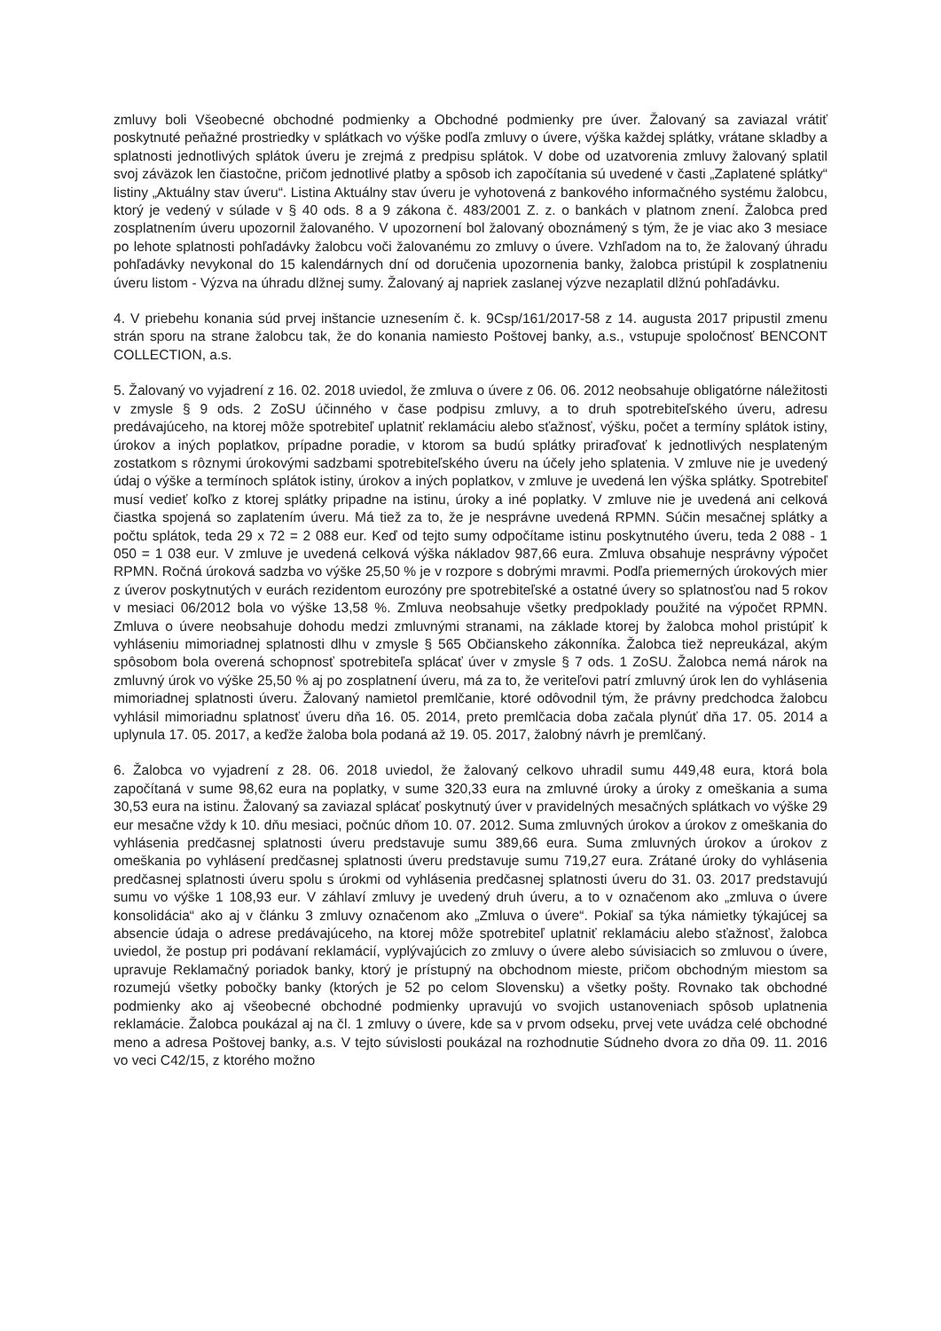zmluvy boli Všeobecné obchodné podmienky a Obchodné podmienky pre úver. Žalovaný sa zaviazal vrátiť poskytnuté peňažné prostriedky v splátkach vo výške podľa zmluvy o úvere, výška každej splátky, vrátane skladby a splatnosti jednotlivých splátok úveru je zrejmá z predpisu splátok. V dobe od uzatvorenia zmluvy žalovaný splatil svoj záväzok len čiastočne, pričom jednotlivé platby a spôsob ich započítania sú uvedené v časti „Zaplatené splátky“ listiny „Aktuálny stav úveru“. Listina Aktuálny stav úveru je vyhotovená z bankového informačného systému žalobcu, ktorý je vedený v súlade v § 40 ods. 8 a 9 zákona č. 483/2001 Z. z. o bankách v platnom znení. Žalobca pred zosplatnením úveru upozornil žalovaného. V upozornení bol žalovaný oboznámený s tým, že je viac ako 3 mesiace po lehote splatnosti pohľadávky žalobcu voči žalovanému zo zmluvy o úvere. Vzhľadom na to, že žalovaný úhradu pohľadávky nevykonal do 15 kalendárnych dní od doručenia upozornenia banky, žalobca pristúpil k zosplatneniu úveru listom - Výzva na úhradu dlžnej sumy. Žalovaný aj napriek zaslanej výzve nezaplatil dlžnú pohľadávku.
4. V priebehu konania súd prvej inštancie uznesením č. k. 9Csp/161/2017-58 z 14. augusta 2017 pripustil zmenu strán sporu na strane žalobcu tak, že do konania namiesto Poštovej banky, a.s., vstupuje spoločnosť BENCONT COLLECTION, a.s.
5. Žalovaný vo vyjadrení z 16. 02. 2018 uviedol, že zmluva o úvere z 06. 06. 2012 neobsahuje obligatórne náležitosti v zmysle § 9 ods. 2 ZoSU účinného v čase podpisu zmluvy, a to druh spotrebiteľského úveru, adresu predávajúceho, na ktorej môže spotrebiteľ uplatniť reklamáciu alebo sťažnosť, výšku, počet a termíny splátok istiny, úrokov a iných poplatkov, prípadne poradie, v ktorom sa budú splátky priraďovať k jednotlivých nesplateným zostatkom s rôznymi úrokovými sadzbami spotrebiteľského úveru na účely jeho splatenia. V zmluve nie je uvedený údaj o výške a termínoch splátok istiny, úrokov a iných poplatkov, v zmluve je uvedená len výška splátky. Spotrebiteľ musí vedieť koľko z ktorej splátky pripadne na istinu, úroky a iné poplatky. V zmluve nie je uvedená ani celková čiastka spojená so zaplatením úveru. Má tiež za to, že je nesprávne uvedená RPMN. Súčin mesačnej splátky a počtu splátok, teda 29 x 72 = 2 088 eur. Keď od tejto sumy odpočítame istinu poskytnutého úveru, teda 2 088 - 1 050 = 1 038 eur. V zmluve je uvedená celková výška nákladov 987,66 eura. Zmluva obsahuje nesprávny výpočet RPMN. Ročná úroková sadzba vo výške 25,50 % je v rozpore s dobrými mravmi. Podľa priemerných úrokových mier z úverov poskytnutých v eurách rezidentom eurozóny pre spotrebiteľské a ostatné úvery so splatnosťou nad 5 rokov v mesiaci 06/2012 bola vo výške 13,58 %. Zmluva neobsahuje všetky predpoklady použité na výpočet RPMN. Zmluva o úvere neobsahuje dohodu medzi zmluvnými stranami, na základe ktorej by žalobca mohol pristúpiť k vyhláseniu mimoriadnej splatnosti dlhu v zmysle § 565 Občianskeho zákonníka. Žalobca tiež nepreukázal, akým spôsobom bola overená schopnosť spotrebiteľa splácať úver v zmysle § 7 ods. 1 ZoSU. Žalobca nemá nárok na zmluvný úrok vo výške 25,50 % aj po zosplatnení úveru, má za to, že veriteľovi patrí zmluvný úrok len do vyhlásenia mimoriadnej splatnosti úveru. Žalovaný namietol premlčanie, ktoré odôvodnil tým, že právny predchodca žalobcu vyhlásil mimoriadnu splatnosť úveru dňa 16. 05. 2014, preto premlčacia doba začala plynúť dňa 17. 05. 2014 a uplynula 17. 05. 2017, a keďže žaloba bola podaná až 19. 05. 2017, žalobný návrh je premlčaný.
6. Žalobca vo vyjadrení z 28. 06. 2018 uviedol, že žalovaný celkovo uhradil sumu 449,48 eura, ktorá bola započítaná v sume 98,62 eura na poplatky, v sume 320,33 eura na zmluvné úroky a úroky z omeškania a suma 30,53 eura na istinu. Žalovaný sa zaviazal splácať poskytnutý úver v pravidelných mesačných splátkach vo výške 29 eur mesačne vždy k 10. dňu mesiaci, počnúc dňom 10. 07. 2012. Suma zmluvných úrokov a úrokov z omeškania do vyhlásenia predčasnej splatnosti úveru predstavuje sumu 389,66 eura. Suma zmluvných úrokov a úrokov z omeškania po vyhlásení predčasnej splatnosti úveru predstavuje sumu 719,27 eura. Zrátané úroky do vyhlásenia predčasnej splatnosti úveru spolu s úrokmi od vyhlásenia predčasnej splatnosti úveru do 31. 03. 2017 predstavujú sumu vo výške 1 108,93 eur. V záhlaví zmluvy je uvedený druh úveru, a to v označenom ako „zmluva o úvere konsolidácia“ ako aj v článku 3 zmluvy označenom ako „Zmluva o úvere“. Pokiaľ sa týka námietky týkajúcej sa absencie údaja o adrese predávajúceho, na ktorej môže spotrebiteľ uplatniť reklamáciu alebo sťažnosť, žalobca uviedol, že postup pri podávaní reklamácií, vyplývajúcich zo zmluvy o úvere alebo súvisiacich so zmluvou o úvere, upravuje Reklamačný poriadok banky, ktorý je prístupný na obchodnom mieste, pričom obchodným miestom sa rozumejú všetky pobočky banky (ktorých je 52 po celom Slovensku) a všetky pošty. Rovnako tak obchodné podmienky ako aj všeobecné obchodné podmienky upravujú vo svojich ustanoveniach spôsob uplatnenia reklamácie. Žalobca poukázal aj na čl. 1 zmluvy o úvere, kde sa v prvom odseku, prvej vete uvádza celé obchodné meno a adresa Poštovej banky, a.s. V tejto súvislosti poukázal na rozhodnutie Súdneho dvora zo dňa 09. 11. 2016 vo veci C42/15, z ktorého možno